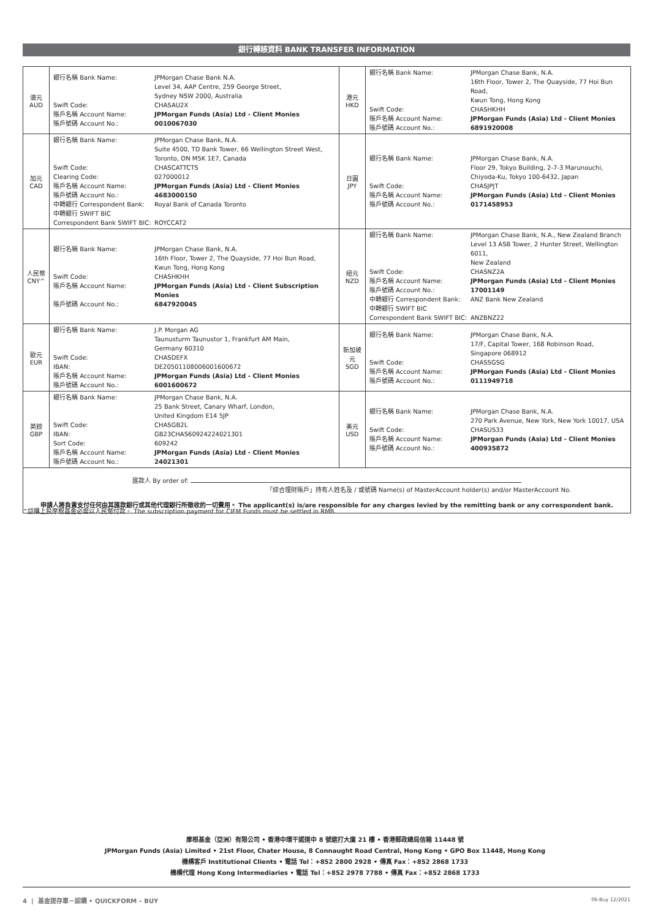銀行轉賬資料 BANK TRANSFER INFORMATION
| 澳元 AUD | / 銀行名稱 Bank Name: / JPMorgan Chase Bank N.A. Level 34, AAP Centre, 259 George Street, Sydney NSW 2000, Australia / / Swift Code: / CHASAU2X / / 賬戶名稱 Account Name: / JPMorgan Funds (Asia) Ltd - Client Monies / / 賬戶號碼 Account No.: / 0010067030 / | 港元 HKD | / 銀行名稱 Bank Name: / JPMorgan Chase Bank, N.A. 16th Floor, Tower 2, The Quayside, 77 Hoi Bun Road, Kwun Tong, Hong Kong / / Swift Code: / CHASHKHH / / 賬戶名稱 Account Name: / JPMorgan Funds (Asia) Ltd - Client Monies / / 賬戶號碼 Account No.: / 6891920008 / |
| 加元 CAD | / 銀行名稱 Bank Name: / JPMorgan Chase Bank, N.A. Suite 4500, TD Bank Tower, 66 Wellington Street West, Toronto, ON M5K 1E7, Canada / / Swift Code: / CHASCATTCTS / / Clearing Code: / 027000012 / / 賬戶名稱 Account Name: / JPMorgan Funds (Asia) Ltd - Client Monies / / 賬戶號碼 Account No.: / 4683000150 / / 中轉銀行 Correspondent Bank: / Royal Bank of Canada Toronto / / 中轉銀行 SWIFT BIC Correspondent Bank SWIFT BIC: / ROYCCAT2 / | 日圓 JPY | / 銀行名稱 Bank Name: / JPMorgan Chase Bank, N.A. Floor 29, Tokyo Building, 2-7-3 Marunouchi, Chiyoda-Ku, Tokyo 100-6432, Japan / / Swift Code: / CHASJPJT / / 賬戶名稱 Account Name: / JPMorgan Funds (Asia) Ltd - Client Monies / / 賬戶號碼 Account No.: / 0171458953 / |
| 人民幣 CNY^ | / 銀行名稱 Bank Name: / JPMorgan Chase Bank, N.A. 16th Floor, Tower 2, The Quayside, 77 Hoi Bun Road, Kwun Tong, Hong Kong / / Swift Code: / CHASHKHH / / 賬戶名稱 Account Name: / JPMorgan Funds (Asia) Ltd - Client Subscription Monies / / 賬戶號碼 Account No.: / 6847920045 / | 紐元 NZD | / 銀行名稱 Bank Name: / JPMorgan Chase Bank, N.A., New Zealand Branch Level 13 ASB Tower, 2 Hunter Street, Wellington 6011, New Zealand / / Swift Code: / CHASNZ2A / / 賬戶名稱 Account Name: / JPMorgan Funds (Asia) Ltd - Client Monies / / 賬戶號碼 Account No.: / 17001149 / / 中轉銀行 Correspondent Bank: / ANZ Bank New Zealand / / 中轉銀行 SWIFT BIC Correspondent Bank SWIFT BIC: / ANZBNZ22 / |
| 歐元 EUR | / 銀行名稱 Bank Name: / J.P. Morgan AG Taunusturm Taunustor 1, Frankfurt AM Main, Germany 60310 / / Swift Code: / CHASDEFX / / IBAN: / DE20501108006001600672 / / 賬戶名稱 Account Name: / JPMorgan Funds (Asia) Ltd - Client Monies / / 賬戶號碼 Account No.: / 6001600672 / | 新加坡元 SGD | / 銀行名稱 Bank Name: / JPMorgan Chase Bank, N.A. 17/F, Capital Tower, 168 Robinson Road, Singapore 068912 / / Swift Code: / CHASSGSG / / 賬戶名稱 Account Name: / JPMorgan Funds (Asia) Ltd - Client Monies / / 賬戶號碼 Account No.: / 0111949718 / |
| 英鎊 GBP | / 銀行名稱 Bank Name: / JPMorgan Chase Bank, N.A. 25 Bank Street, Canary Wharf, London, United Kingdom E14 5JP / / Swift Code: / CHASGB2L / / IBAN: / GB23CHAS60924224021301 / / Sort Code: / 609242 / / 賬戶名稱 Account Name: / JPMorgan Funds (Asia) Ltd - Client Monies / / 賬戶號碼 Account No.: / 24021301 / | 美元 USD | / 銀行名稱 Bank Name: / JPMorgan Chase Bank, N.A. 270 Park Avenue, New York, New York 10017, USA / / Swift Code: / CHASUS33 / / 賬戶名稱 Account Name: / JPMorgan Funds (Asia) Ltd - Client Monies / / 賬戶號碼 Account No.: / 400935872 / |
| 匯款人 By order of: 「綜合理財賬戶」持有人姓名及 / 或號碼 Name(s) of MasterAccount holder(s) and/or MasterAccount No. 申請人將負責支付任何由其匯款銀行或其他代理銀行所徵收的一切費用。 The applicant(s) is/are responsible for any charges levied by the remitting bank or any correspondent bank. | | | |
^認購上投摩根基金必需以人民幣付款。 The subscription payment for CIFM Funds must be settled in RMB.
摩根基金（亞洲）有限公司 • 香港中環干諾道中 8 號遮打大廈 21 樓 • 香港郵政總局信箱 11448 號
JPMorgan Funds (Asia) Limited • 21st Floor, Chater House, 8 Connaught Road Central, Hong Kong • GPO Box 11448, Hong Kong
機構客戶 Institutional Clients • 電話 Tel：+852 2800 2928 • 傳真 Fax：+852 2868 1733
機構代理 Hong Kong Intermediaries • 電話 Tel：+852 2978 7788 • 傳真 Fax：+852 2868 1733
4 | 基金提存單－認購 • QUICKFORM – BUY
06-Buy 12/2021